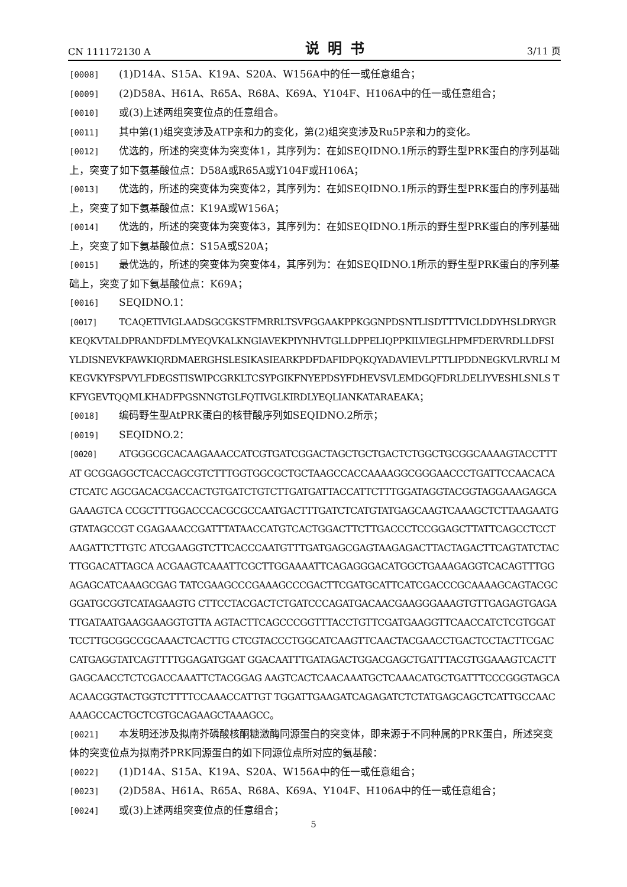CN 111172130 A 说明书 3/11 页
[0008] (1)D14A、S15A、K19A、S20A、W156A中的任一或任意组合；
[0009] (2)D58A、H61A、R65A、R68A、K69A、Y104F、H106A中的任一或任意组合；
[0010] 或(3)上述两组突变位点的任意组合。
[0011] 其中第(1)组突变涉及ATP亲和力的变化，第(2)组突变涉及Ru5P亲和力的变化。
[0012] 优选的，所述的突变体为突变体1，其序列为：在如SEQIDNO.1所示的野生型PRK蛋白的序列基础上，突变了如下氨基酸位点：D58A或R65A或Y104F或H106A；
[0013] 优选的，所述的突变体为突变体2，其序列为：在如SEQIDNO.1所示的野生型PRK蛋白的序列基础上，突变了如下氨基酸位点：K19A或W156A；
[0014] 优选的，所述的突变体为突变体3，其序列为：在如SEQIDNO.1所示的野生型PRK蛋白的序列基础上，突变了如下氨基酸位点：S15A或S20A；
[0015] 最优选的，所述的突变体为突变体4，其序列为：在如SEQIDNO.1所示的野生型PRK蛋白的序列基础上，突变了如下氨基酸位点：K69A；
[0016] SEQIDNO.1：
[0017] TCAQETIVIGLAADSGCGKSTFMRRLTSVFGGAAKPPKGGNPDSNTLISDTTTVICLDDYHSLDRYGR KEQKVTALDPRANDFDLMYEQVKALKNGIAVEKPIYNHVTGLLDPPELIQPPKILVIEGLHPMFDERVRDLLDFSI YLDISNEVKFAWKIQRDMAERGHSLESIKASIEARKPDFDAFIDPQKQYADAVIEVLPTTLIPDDNEGKVLRVRLI MKEGVKYFSPVYLFDEGSTISWIPCGRKLTCSYPGIKFNYEPDSYFDHEVSVLEMDGQFDRLDELIYVESHLSNLS TKFYGEVTQQMLKHADFPGSNNGTGLFQTIVGLKIRDLYEQLIANKATARAEAKA；
[0018] 编码野生型AtPRK蛋白的核苷酸序列如SEQIDNO.2所示；
[0019] SEQIDNO.2：
[0020] ATGGGCGCACAAGAAACCATCGTGATCGGACTAGCTGCTGACTCTGGCTGCGGCAAAAGTACCTTTAT GCGGAGGCTCACCAGCGTCTTTGGTGGCGCTGCTAAGCCACCAAAAGGCGGGAACCCTGATTCCAACACACTCATC AGCGACACGACCACTGTGATCTGTCTTGATGATTACCATTCTTTGGATAGGTACGGTAGGAAAGAGCAGAAAGTCA CCGCTTTGGACCCACGCGCCAATGACTTTGATCTCATGTATGAGCAAGTCAAAGCTCTTAAGAATGGTATAGCCGT CGAGAAACCGATTTATAACCATGTCACTGGACTTCTTGACCCTCCGGAGCTTATTCAGCCTCCTAAGATTCTTGTC ATCGAAGGTCTTCACCCAATGTTTGATGAGCGAGTAAGAGACTTACTAGACTTCAGTATCTACTTGGACATTAGCA ACGAAGTCAAATTCGCTTGGAAAATTCAGAGGGACATGGCTGAAAGAGGTCACAGTTTGGAGAGCATCAAAGCGAG TATCGAAGCCCGAAAGCCCGACTTCGATGCATTCATCGACCCGCAAAAGCAGTACGCGGATGCGGTCATAGAAGTG CTTCCTACGACTCTGATCCCAGATGACAACGAAGGGAAAGTGTTGAGAGTGAGATTGATAATGAAGGAAGGTGTTA AGTACTTCAGCCCGGTTTACCTGTTCGATGAAGGTTCAACCATCTCGTGGATTCCTTGCGGCCGCAAACTCACTTG CTCGTACCCTGGCATCAAGTTCAACTACGAACCTGACTCCTACTTCGACCATGAGGTATCAGTTTTGGAGATGGAT GGACAATTTGATAGACTGGACGAGCTGATTTACGTGGAAAGTCACTTGAGCAACCTCTCGACCAAATTCTACGGAG AAGTCACTCAACAAATGCTCAAACATGCTGATTTCCCGGGTAGCAACAACGGTACTGGTCTTTTCCAAACCATTGT TGGATTGAAGATCAGAGATCTCTATGAGCAGCTCATTGCCAACAAAGCCACTGCTCGTGCAGAAGCTAAAGCC。
[0021] 本发明还涉及拟南芥磷酸核酮糖激酶同源蛋白的突变体，即来源于不同种属的PRK蛋白，所述突变体的突变位点为拟南芥PRK同源蛋白的如下同源位点所对应的氨基酸：
[0022] (1)D14A、S15A、K19A、S20A、W156A中的任一或任意组合；
[0023] (2)D58A、H61A、R65A、R68A、K69A、Y104F、H106A中的任一或任意组合；
[0024] 或(3)上述两组突变位点的任意组合；
5